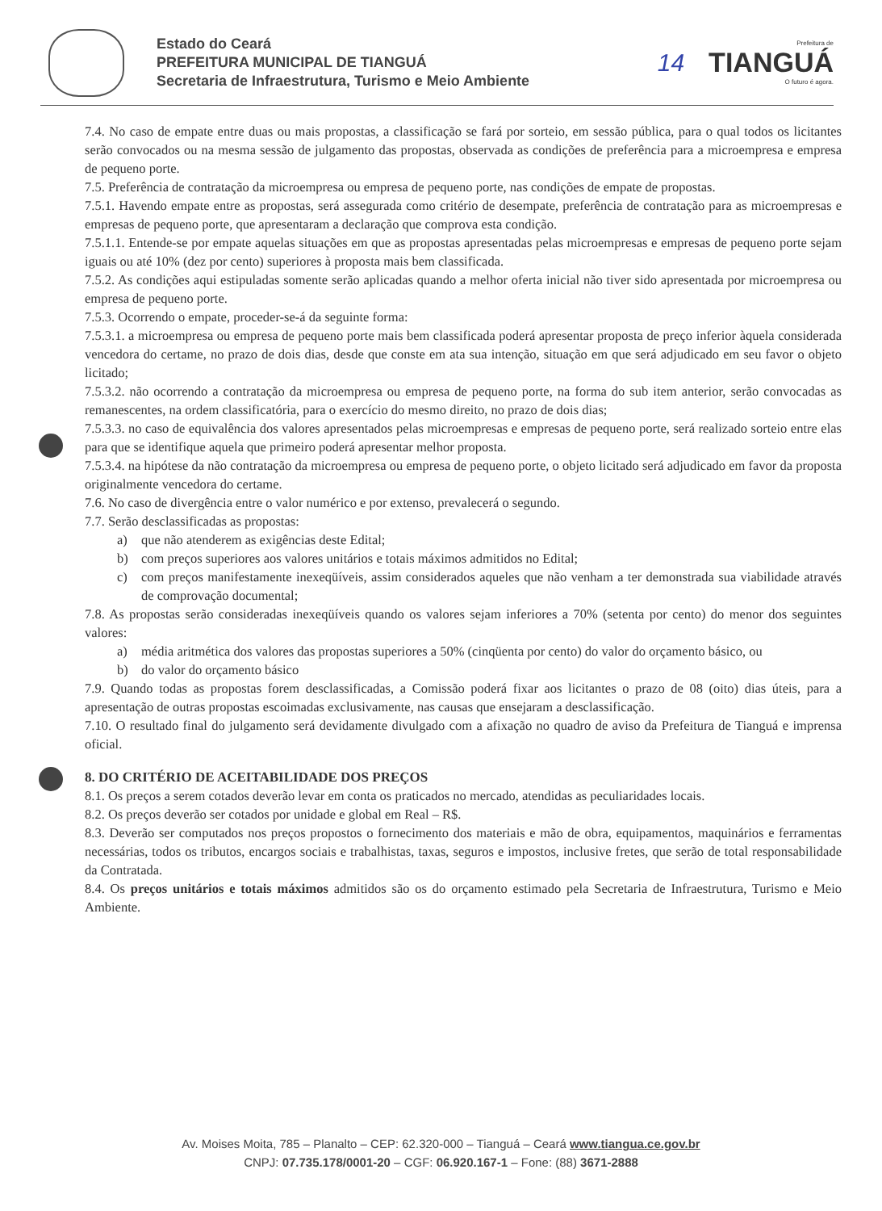Estado do Ceará
PREFEITURA MUNICIPAL DE TIANGUÁ
Secretaria de Infraestrutura, Turismo e Meio Ambiente
14
Prefeitura de
TIANGUÁ
O futuro é agora.
7.4. No caso de empate entre duas ou mais propostas, a classificação se fará por sorteio, em sessão pública, para o qual todos os licitantes serão convocados ou na mesma sessão de julgamento das propostas, observada as condições de preferência para a microempresa e empresa de pequeno porte.
7.5. Preferência de contratação da microempresa ou empresa de pequeno porte, nas condições de empate de propostas.
7.5.1. Havendo empate entre as propostas, será assegurada como critério de desempate, preferência de contratação para as microempresas e empresas de pequeno porte, que apresentaram a declaração que comprova esta condição.
7.5.1.1. Entende-se por empate aquelas situações em que as propostas apresentadas pelas microempresas e empresas de pequeno porte sejam iguais ou até 10% (dez por cento) superiores à proposta mais bem classificada.
7.5.2. As condições aqui estipuladas somente serão aplicadas quando a melhor oferta inicial não tiver sido apresentada por microempresa ou empresa de pequeno porte.
7.5.3. Ocorrendo o empate, proceder-se-á da seguinte forma:
7.5.3.1. a microempresa ou empresa de pequeno porte mais bem classificada poderá apresentar proposta de preço inferior àquela considerada vencedora do certame, no prazo de dois dias, desde que conste em ata sua intenção, situação em que será adjudicado em seu favor o objeto licitado;
7.5.3.2. não ocorrendo a contratação da microempresa ou empresa de pequeno porte, na forma do sub item anterior, serão convocadas as remanescentes, na ordem classificatória, para o exercício do mesmo direito, no prazo de dois dias;
7.5.3.3. no caso de equivalência dos valores apresentados pelas microempresas e empresas de pequeno porte, será realizado sorteio entre elas para que se identifique aquela que primeiro poderá apresentar melhor proposta.
7.5.3.4. na hipótese da não contratação da microempresa ou empresa de pequeno porte, o objeto licitado será adjudicado em favor da proposta originalmente vencedora do certame.
7.6. No caso de divergência entre o valor numérico e por extenso, prevalecerá o segundo.
7.7. Serão desclassificadas as propostas:
a) que não atenderem as exigências deste Edital;
b) com preços superiores aos valores unitários e totais máximos admitidos no Edital;
c) com preços manifestamente inexeqüíveis, assim considerados aqueles que não venham a ter demonstrada sua viabilidade através de comprovação documental;
7.8. As propostas serão consideradas inexeqüíveis quando os valores sejam inferiores a 70% (setenta por cento) do menor dos seguintes valores:
a) média aritmética dos valores das propostas superiores a 50% (cinqüenta por cento) do valor do orçamento básico, ou
b) do valor do orçamento básico
7.9. Quando todas as propostas forem desclassificadas, a Comissão poderá fixar aos licitantes o prazo de 08 (oito) dias úteis, para a apresentação de outras propostas escoimadas exclusivamente, nas causas que ensejaram a desclassificação.
7.10. O resultado final do julgamento será devidamente divulgado com a afixação no quadro de aviso da Prefeitura de Tianguá e imprensa oficial.
8. DO CRITÉRIO DE ACEITABILIDADE DOS PREÇOS
8.1. Os preços a serem cotados deverão levar em conta os praticados no mercado, atendidas as peculiaridades locais.
8.2. Os preços deverão ser cotados por unidade e global em Real – R$.
8.3. Deverão ser computados nos preços propostos o fornecimento dos materiais e mão de obra, equipamentos, maquinários e ferramentas necessárias, todos os tributos, encargos sociais e trabalhistas, taxas, seguros e impostos, inclusive fretes, que serão de total responsabilidade da Contratada.
8.4. Os preços unitários e totais máximos admitidos são os do orçamento estimado pela Secretaria de Infraestrutura, Turismo e Meio Ambiente.
Av. Moises Moita, 785 – Planalto – CEP: 62.320-000 – Tianguá – Ceará www.tiangua.ce.gov.br
CNPJ: 07.735.178/0001-20 – CGF: 06.920.167-1 – Fone: (88) 3671-2888